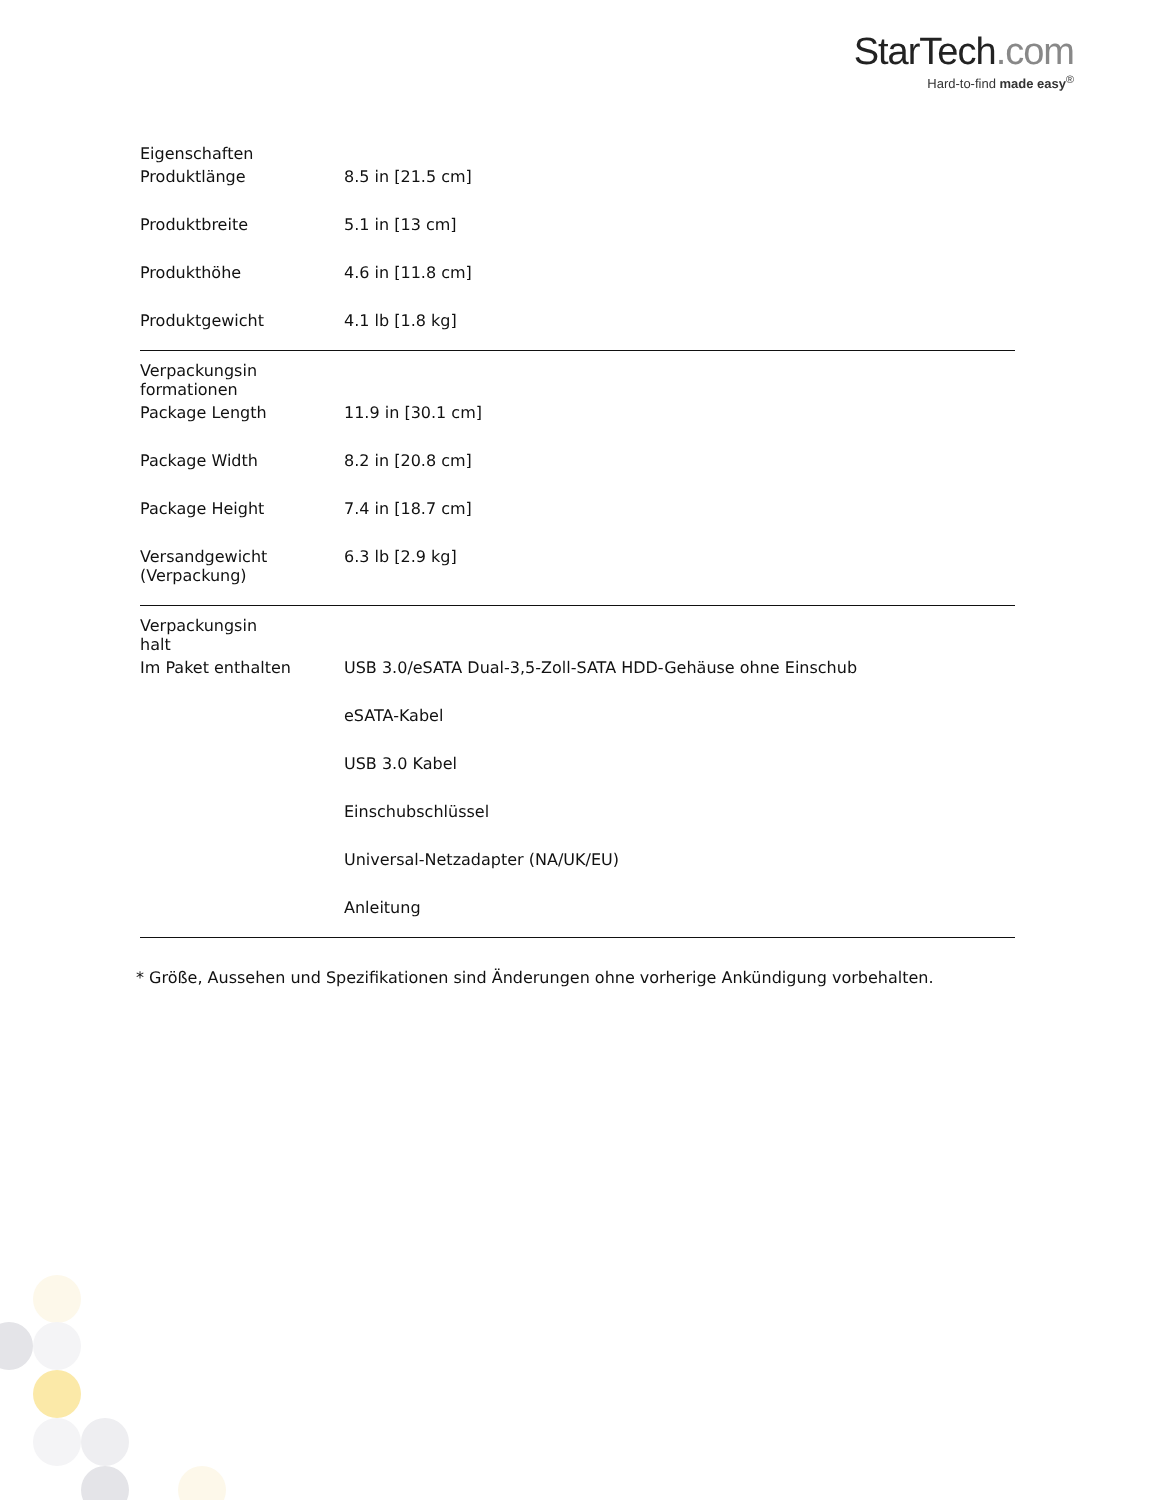StarTech.com
Hard-to-find made easy<sup>®</sup>
| Eigenschaften | | |
| | Produktlänge | 8.5 in [21.5 cm] |
| | Produktbreite | 5.1 in [13 cm] |
| | Produkthöhe | 4.6 in [11.8 cm] |
| | Produktgewicht | 4.1 lb [1.8 kg] |
| Verpackungsin formationen | | |
| | Package Length | 11.9 in [30.1 cm] |
| | Package Width | 8.2 in [20.8 cm] |
| | Package Height | 7.4 in [18.7 cm] |
| | Versandgewicht (Verpackung) | 6.3 lb [2.9 kg] |
| Verpackungsin halt | | |
| | Im Paket enthalten | USB 3.0/eSATA Dual-3,5-Zoll-SATA HDD-Gehäuse ohne Einschub |
| | | eSATA-Kabel |
| | | USB 3.0 Kabel |
| | | Einschubschlüssel |
| | | Universal-Netzadapter (NA/UK/EU) |
| | | Anleitung |
* Größe, Aussehen und Spezifikationen sind Änderungen ohne vorherige Ankündigung vorbehalten.